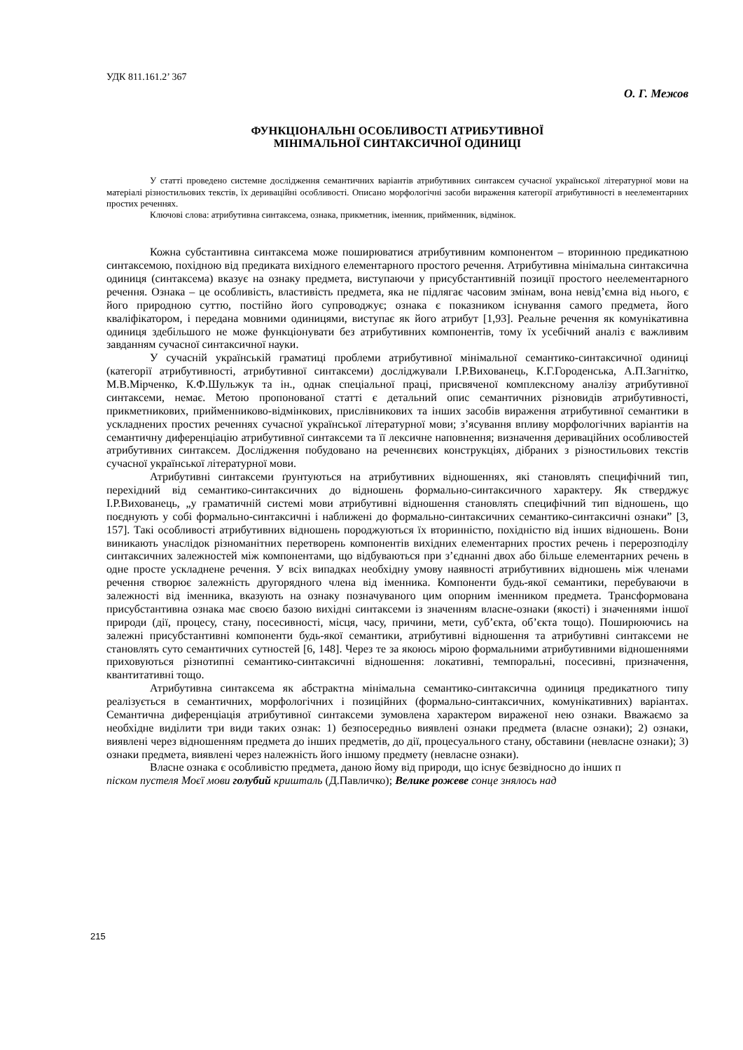УДК 811.161.2’ 367
О. Г. Межов
ФУНКЦІОНАЛЬНІ ОСОБЛИВОСТІ АТРИБУТИВНОЇ
МІНІМАЛЬНОЇ СИНТАКСИЧНОЇ ОДИНИЦІ
У статті проведено системне дослідження семантичних варіантів атрибутивних синтаксем сучасної української літературної мови на матеріалі різностильових текстів, їх дериваційні особливості. Описано морфологічні засоби вираження категорії атрибутивності в неелементарних простих реченнях.
Ключові слова: атрибутивна синтаксема, ознака, прикметник, іменник, прийменник, відмінок.
Кожна субстантивна синтаксема може поширюватися атрибутивним компонентом – вторинною предикатною синтаксемою, похідною від предиката вихідного елементарного простого речення. Атрибутивна мінімальна синтаксична одиниця (синтаксема) вказує на ознаку предмета, виступаючи у присубстантивній позиції простого неелементарного речення. Ознака – це особливість, властивість предмета, яка не підлягає часовим змінам, вона невід’ємна від нього, є його природною суттю, постійно його супроводжує; ознака є показником існування самого предмета, його кваліфікатором, і передана мовними одиницями, виступає як його атрибут [1,93]. Реальне речення як комунікативна одиниця здебільшого не може функціонувати без атрибутивних компонентів, тому їх усебічний аналіз є важливим завданням сучасної синтаксичної науки.
У сучасній українській граматиці проблеми атрибутивної мінімальної семантико-синтаксичної одиниці (категорії атрибутивності, атрибутивної синтаксеми) досліджували І.Р.Вихованець, К.Г.Городенська, А.П.Загнітко, М.В.Мірченко, К.Ф.Шульжук та ін., однак спеціальної праці, присвяченої комплексному аналізу атрибутивної синтаксеми, немає. Метою пропонованої статті є детальний опис семантичних різновидів атрибутивності, прикметникових, прийменниково-відмінкових, прислівникових та інших засобів вираження атрибутивної семантики в ускладнених простих реченнях сучасної української літературної мови; з’ясування впливу морфологічних варіантів на семантичну диференціацію атрибутивної синтаксеми та її лексичне наповнення; визначення дериваційних особливостей атрибутивних синтаксем. Дослідження побудовано на реченнєвих конструкціях, дібраних з різностильових текстів сучасної української літературної мови.
Атрибутивні синтаксеми ґрунтуються на атрибутивних відношеннях, які становлять специфічний тип, перехідний від семантико-синтаксичних до відношень формально-синтаксичного характеру. Як стверджує І.Р.Вихованець, „у граматичній системі мови атрибутивні відношення становлять специфічний тип відношень, що поєднують у собі формально-синтаксичні і наближені до формально-синтаксичних семантико-синтаксичні ознаки” [3, 157]. Такі особливості атрибутивних відношень породжуються їх вторинністю, похідністю від інших відношень. Вони виникають унаслідок різноманітних перетворень компонентів вихідних елементарних простих речень і перерозподілу синтаксичних залежностей між компонентами, що відбуваються при з’єднанні двох або більше елементарних речень в одне просте ускладнене речення. У всіх випадках необхідну умову наявності атрибутивних відношень між членами речення створює залежність другорядного члена від іменника. Компоненти будь-якої семантики, перебуваючи в залежності від іменника, вказують на ознаку позначуваного цим опорним іменником предмета. Трансформована присубстантивна ознака має своєю базою вихідні синтаксеми із значенням власне-ознаки (якості) і значеннями іншої природи (дії, процесу, стану, посесивності, місця, часу, причини, мети, суб’єкта, об’єкта тощо). Поширюючись на залежні присубстантивні компоненти будь-якої семантики, атрибутивні відношення та атрибутивні синтаксеми не становлять суто семантичних сутностей [6, 148]. Через те за якоюсь мірою формальними атрибутивними відношеннями приховуються різнотипні семантико-синтаксичні відношення: локативні, темпоральні, посесивні, призначення, квантитативні тощо.
Атрибутивна синтаксема як абстрактна мінімальна семантико-синтаксична одиниця предикатного типу реалізується в семантичних, морфологічних і позиційних (формально-синтаксичних, комунікативних) варіантах. Семантична диференціація атрибутивної синтаксеми зумовлена характером вираженої нею ознаки. Вважаємо за необхідне виділити три види таких ознак: 1) безпосередньо виявлені ознаки предмета (власне ознаки); 2) ознаки, виявлені через відношенням предмета до інших предметів, до дії, процесуального стану, обставини (невласне ознаки); 3) ознаки предмета, виявлені через належність його іншому предмету (невласне ознаки).
Власне ознака є особливістю предмета, даною йому від природи, що існує безвідносно до інших п
піском пустеля Моєї мови голубий кришталь (Д.Павличко); Велике рожеве сонце знялось над
215